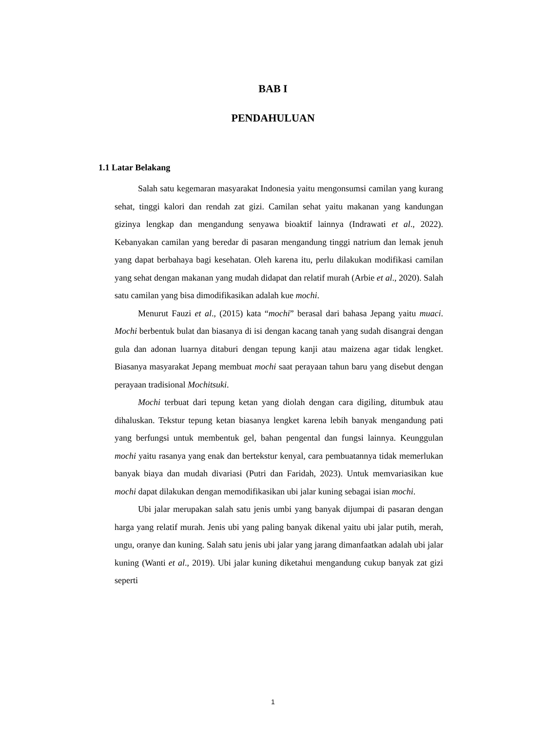BAB I
PENDAHULUAN
1.1 Latar Belakang
Salah satu kegemaran masyarakat Indonesia yaitu mengonsumsi camilan yang kurang sehat, tinggi kalori dan rendah zat gizi. Camilan sehat yaitu makanan yang kandungan gizinya lengkap dan mengandung senyawa bioaktif lainnya (Indrawati et al., 2022). Kebanyakan camilan yang beredar di pasaran mengandung tinggi natrium dan lemak jenuh yang dapat berbahaya bagi kesehatan. Oleh karena itu, perlu dilakukan modifikasi camilan yang sehat dengan makanan yang mudah didapat dan relatif murah (Arbie et al., 2020). Salah satu camilan yang bisa dimodifikasikan adalah kue mochi.
Menurut Fauzi et al., (2015) kata “mochi” berasal dari bahasa Jepang yaitu muaci. Mochi berbentuk bulat dan biasanya di isi dengan kacang tanah yang sudah disangrai dengan gula dan adonan luarnya ditaburi dengan tepung kanji atau maizena agar tidak lengket. Biasanya masyarakat Jepang membuat mochi saat perayaan tahun baru yang disebut dengan perayaan tradisional Mochitsuki.
Mochi terbuat dari tepung ketan yang diolah dengan cara digiling, ditumbuk atau dihaluskan. Tekstur tepung ketan biasanya lengket karena lebih banyak mengandung pati yang berfungsi untuk membentuk gel, bahan pengental dan fungsi lainnya. Keunggulan mochi yaitu rasanya yang enak dan bertekstur kenyal, cara pembuatannya tidak memerlukan banyak biaya dan mudah divariasi (Putri dan Faridah, 2023). Untuk memvariasikan kue mochi dapat dilakukan dengan memodifikasikan ubi jalar kuning sebagai isian mochi.
Ubi jalar merupakan salah satu jenis umbi yang banyak dijumpai di pasaran dengan harga yang relatif murah. Jenis ubi yang paling banyak dikenal yaitu ubi jalar putih, merah, ungu, oranye dan kuning. Salah satu jenis ubi jalar yang jarang dimanfaatkan adalah ubi jalar kuning (Wanti et al., 2019). Ubi jalar kuning diketahui mengandung cukup banyak zat gizi seperti
1